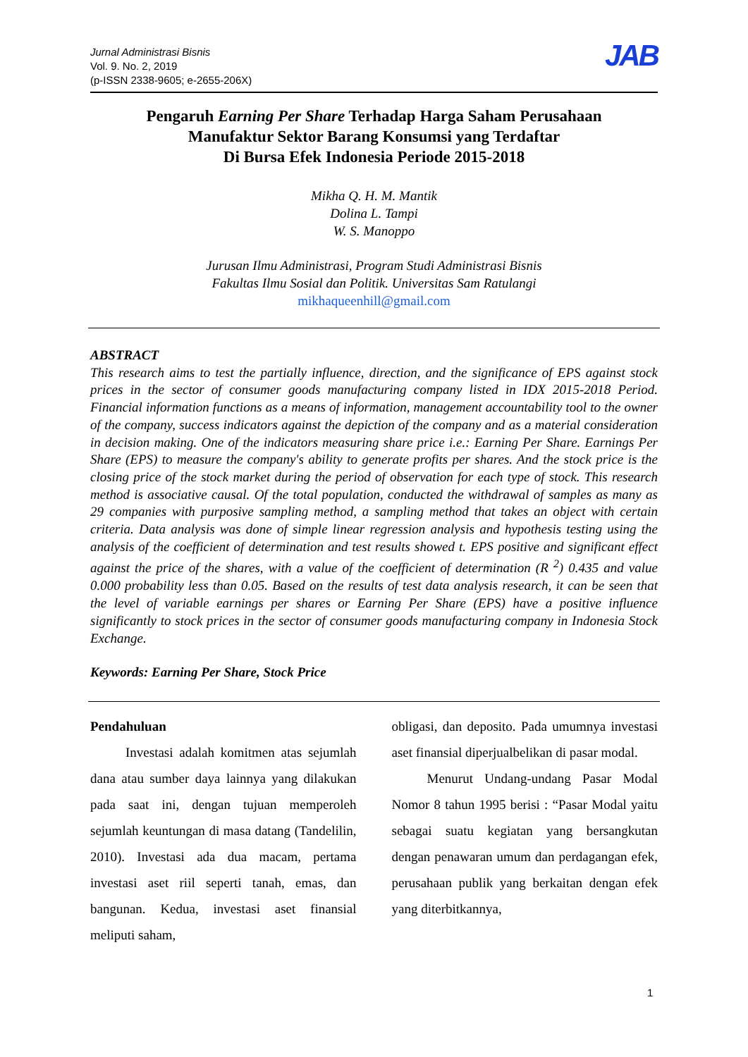Jurnal Administrasi Bisnis
Vol. 9. No. 2, 2019
(p-ISSN 2338-9605; e-2655-206X)
JAB
Pengaruh Earning Per Share Terhadap Harga Saham Perusahaan
Manufaktur Sektor Barang Konsumsi yang Terdaftar
Di Bursa Efek Indonesia Periode 2015-2018
Mikha Q. H. M. Mantik
Dolina L. Tampi
W. S. Manoppo
Jurusan Ilmu Administrasi, Program Studi Administrasi Bisnis
Fakultas Ilmu Sosial dan Politik. Universitas Sam Ratulangi
mikhaqueenhill@gmail.com
ABSTRACT
This research aims to test the partially influence, direction, and the significance of EPS against stock prices in the sector of consumer goods manufacturing company listed in IDX 2015-2018 Period. Financial information functions as a means of information, management accountability tool to the owner of the company, success indicators against the depiction of the company and as a material consideration in decision making. One of the indicators measuring share price i.e.: Earning Per Share. Earnings Per Share (EPS) to measure the company's ability to generate profits per shares. And the stock price is the closing price of the stock market during the period of observation for each type of stock. This research method is associative causal. Of the total population, conducted the withdrawal of samples as many as 29 companies with purposive sampling method, a sampling method that takes an object with certain criteria. Data analysis was done of simple linear regression analysis and hypothesis testing using the analysis of the coefficient of determination and test results showed t. EPS positive and significant effect against the price of the shares, with a value of the coefficient of determination (R <sup>2</sup>) 0.435 and value 0.000 probability less than 0.05. Based on the results of test data analysis research, it can be seen that the level of variable earnings per shares or Earning Per Share (EPS) have a positive influence significantly to stock prices in the sector of consumer goods manufacturing company in Indonesia Stock Exchange.
Keywords: Earning Per Share, Stock Price
Pendahuluan
Investasi adalah komitmen atas sejumlah dana atau sumber daya lainnya yang dilakukan pada saat ini, dengan tujuan memperoleh sejumlah keuntungan di masa datang (Tandelilin, 2010). Investasi ada dua macam, pertama investasi aset riil seperti tanah, emas, dan bangunan. Kedua, investasi aset finansial meliputi saham,
obligasi, dan deposito. Pada umumnya investasi aset finansial diperjualbelikan di pasar modal.
Menurut Undang-undang Pasar Modal Nomor 8 tahun 1995 berisi : “Pasar Modal yaitu sebagai suatu kegiatan yang bersangkutan dengan penawaran umum dan perdagangan efek, perusahaan publik yang berkaitan dengan efek yang diterbitkannya,
1